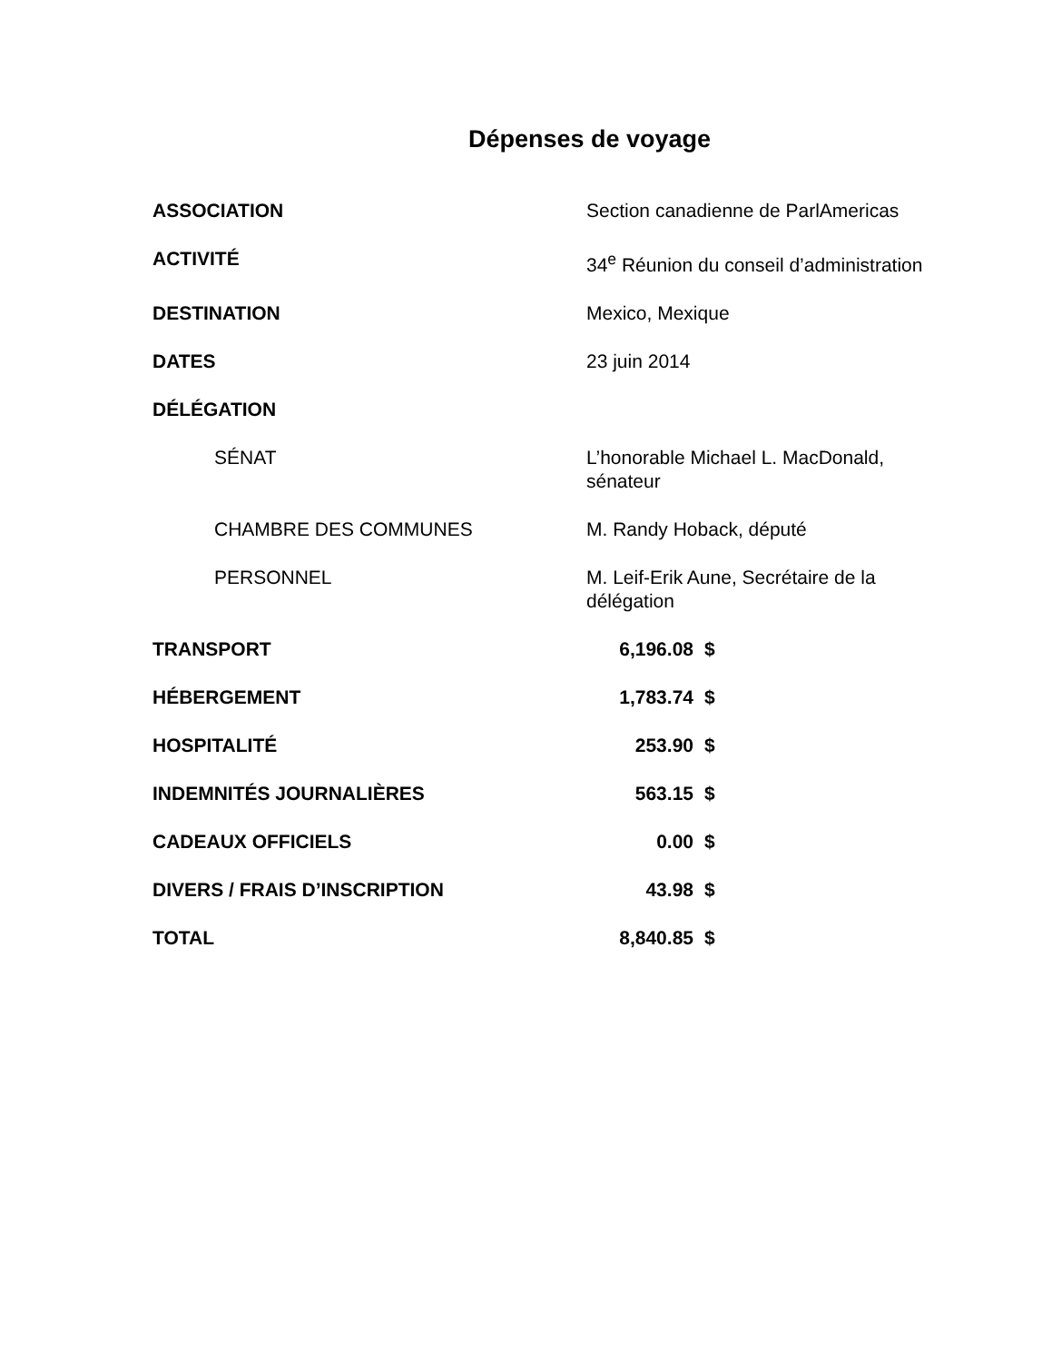Dépenses de voyage
| ASSOCIATION | Section canadienne de ParlAmericas | |
| ACTIVITÉ | 34<sup>e</sup> Réunion du conseil d’administration | |
| DESTINATION | Mexico, Mexique | |
| DATES | 23 juin 2014 | |
| DÉLÉGATION | | |
| SÉNAT | L’honorable Michael L. MacDonald, sénateur | |
| CHAMBRE DES COMMUNES | M. Randy Hoback, député | |
| PERSONNEL | M. Leif-Erik Aune, Secrétaire de la délégation | |
| TRANSPORT | 6,196.08 | $ |
| HÉBERGEMENT | 1,783.74 | $ |
| HOSPITALITÉ | 253.90 | $ |
| INDEMNITÉS JOURNALIÈRES | 563.15 | $ |
| CADEAUX OFFICIELS | 0.00 | $ |
| DIVERS / FRAIS D’INSCRIPTION | 43.98 | $ |
| TOTAL | 8,840.85 | $ |